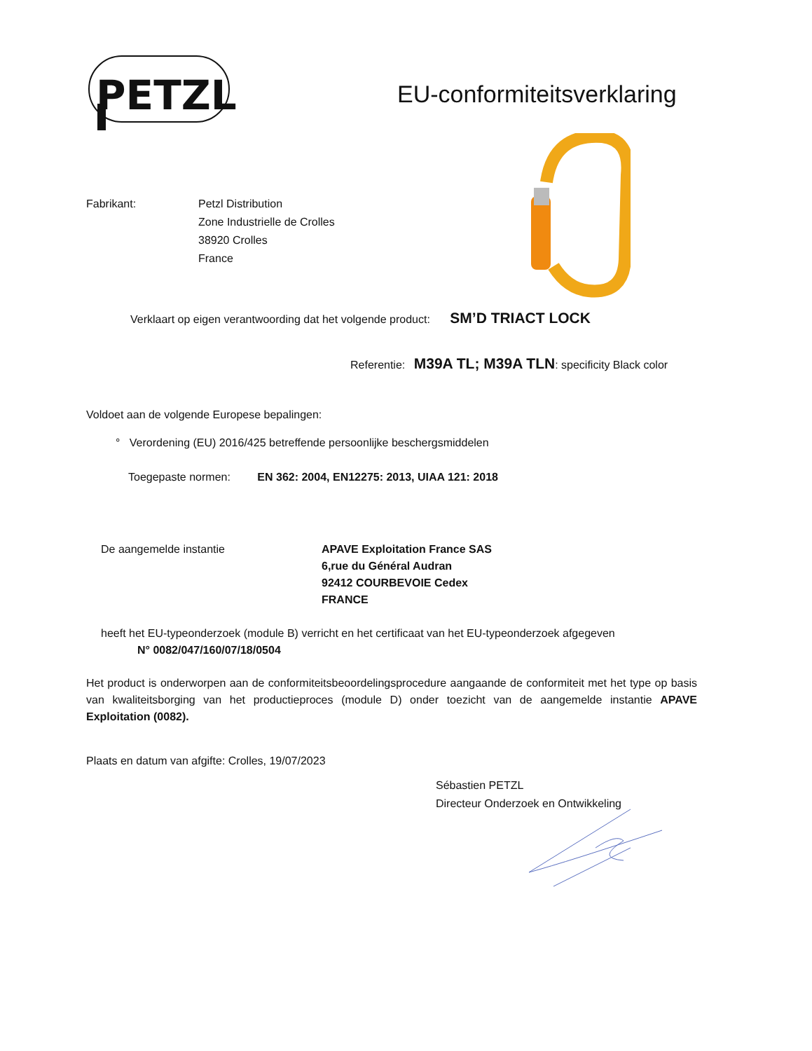PETZL
EU-conformiteitsverklaring
Fabrikant: Petzl Distribution
Zone Industrielle de Crolles
38920 Crolles
France
Verklaart op eigen verantwoording dat het volgende product: SM’D TRIACT LOCK
Referentie: M39A TL; M39A TLN: specificity Black color
Voldoet aan de volgende Europese bepalingen:
° Verordening (EU) 2016/425 betreffende persoonlijke beschergsmiddelen
Toegepaste normen: EN 362: 2004, EN12275: 2013, UIAA 121: 2018
De aangemelde instantie APAVE Exploitation France SAS
6,rue du Général Audran
92412 COURBEVOIE Cedex
FRANCE
heeft het EU-typeonderzoek (module B) verricht en het certificaat van het EU-typeonderzoek afgegeven
N° 0082/047/160/07/18/0504
Het product is onderworpen aan de conformiteitsbeoordelingsprocedure aangaande de conformiteit met het type op basis van kwaliteitsborging van het productieproces (module D) onder toezicht van de aangemelde instantie APAVE Exploitation (0082).
Plaats en datum van afgifte: Crolles, 19/07/2023
Sébastien PETZL
Directeur Onderzoek en Ontwikkeling